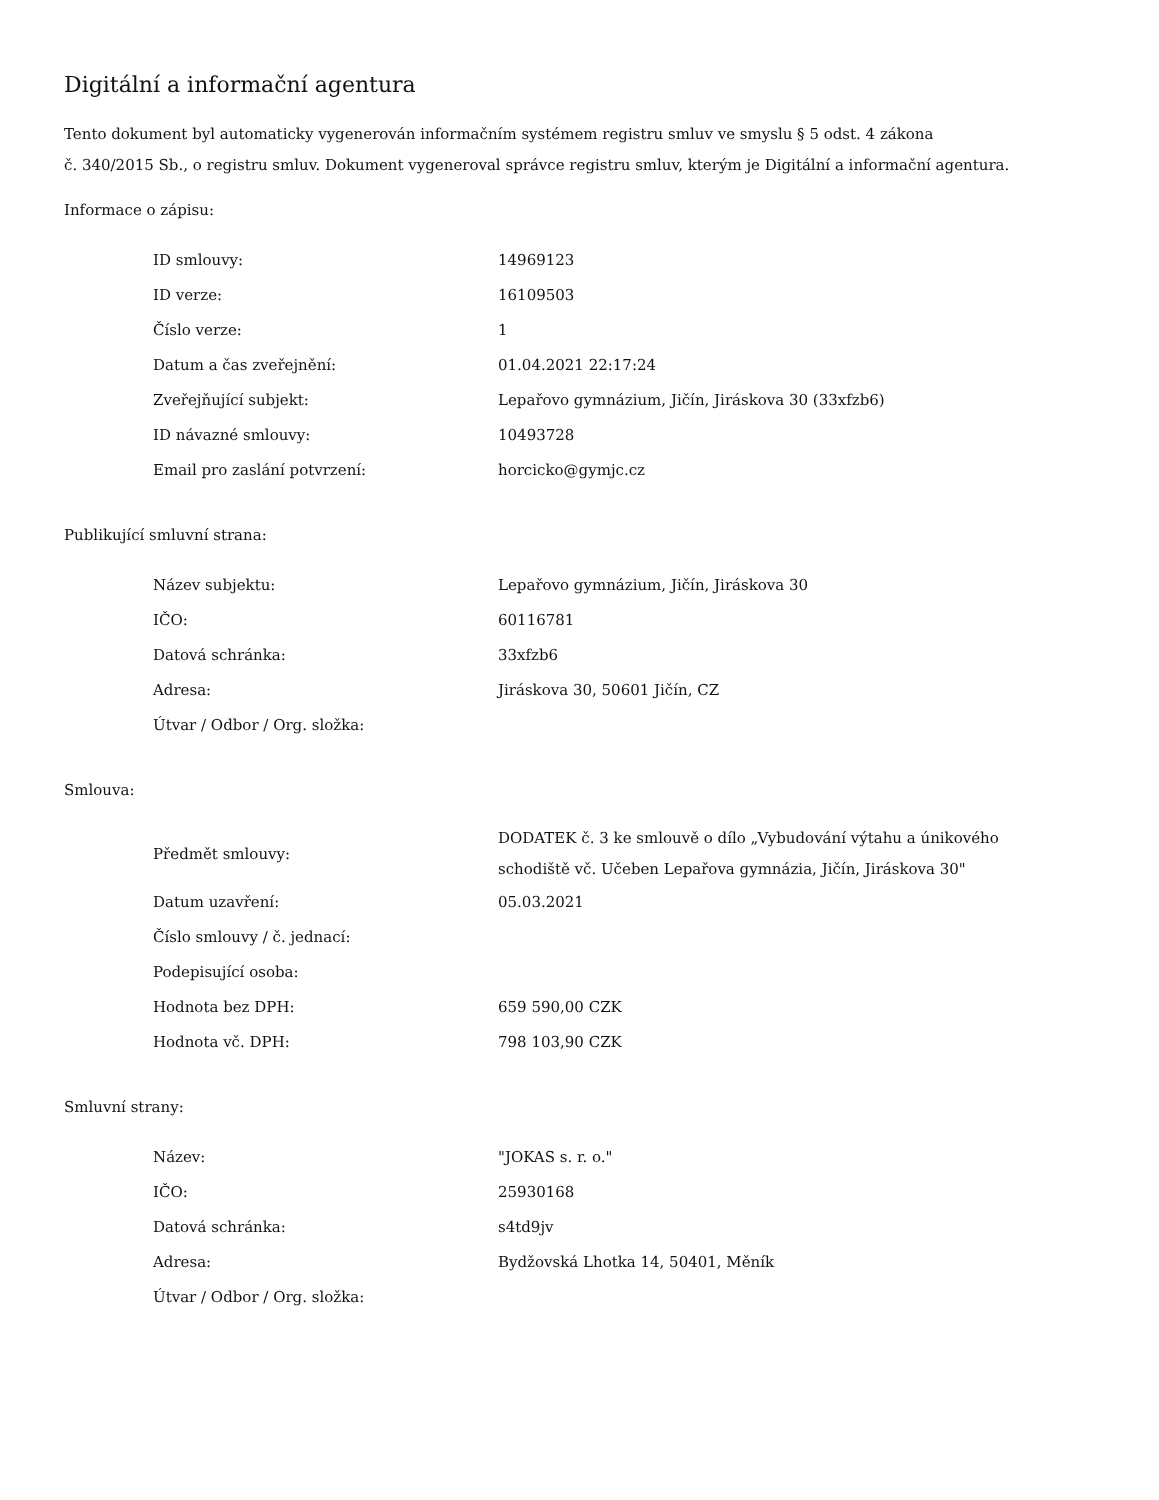Digitální a informační agentura
Tento dokument byl automaticky vygenerován informačním systémem registru smluv ve smyslu § 5 odst. 4 zákona
č. 340/2015 Sb., o registru smluv. Dokument vygeneroval správce registru smluv, kterým je Digitální a informační agentura.
Informace o zápisu:
| ID smlouvy: | 14969123 |
| ID verze: | 16109503 |
| Číslo verze: | 1 |
| Datum a čas zveřejnění: | 01.04.2021 22:17:24 |
| Zveřejňující subjekt: | Lepařovo gymnázium, Jičín, Jiráskova 30 (33xfzb6) |
| ID návazné smlouvy: | 10493728 |
| Email pro zaslání potvrzení: | horcicko@gymjc.cz |
Publikující smluvní strana:
| Název subjektu: | Lepařovo gymnázium, Jičín, Jiráskova 30 |
| IČO: | 60116781 |
| Datová schránka: | 33xfzb6 |
| Adresa: | Jiráskova 30, 50601 Jičín, CZ |
| Útvar / Odbor / Org. složka: | |
Smlouva:
| Předmět smlouvy: | DODATEK č. 3 ke smlouvě o dílo „Vybudování výtahu a únikového schodiště vč. Učeben Lepařova gymnázia, Jičín, Jiráskova 30" |
| Datum uzavření: | 05.03.2021 |
| Číslo smlouvy / č. jednací: | |
| Podepisující osoba: | |
| Hodnota bez DPH: | 659 590,00 CZK |
| Hodnota vč. DPH: | 798 103,90 CZK |
Smluvní strany:
| Název: | "JOKAS s. r. o." |
| IČO: | 25930168 |
| Datová schránka: | s4td9jv |
| Adresa: | Bydžovská Lhotka 14, 50401, Měník |
| Útvar / Odbor / Org. složka: | |